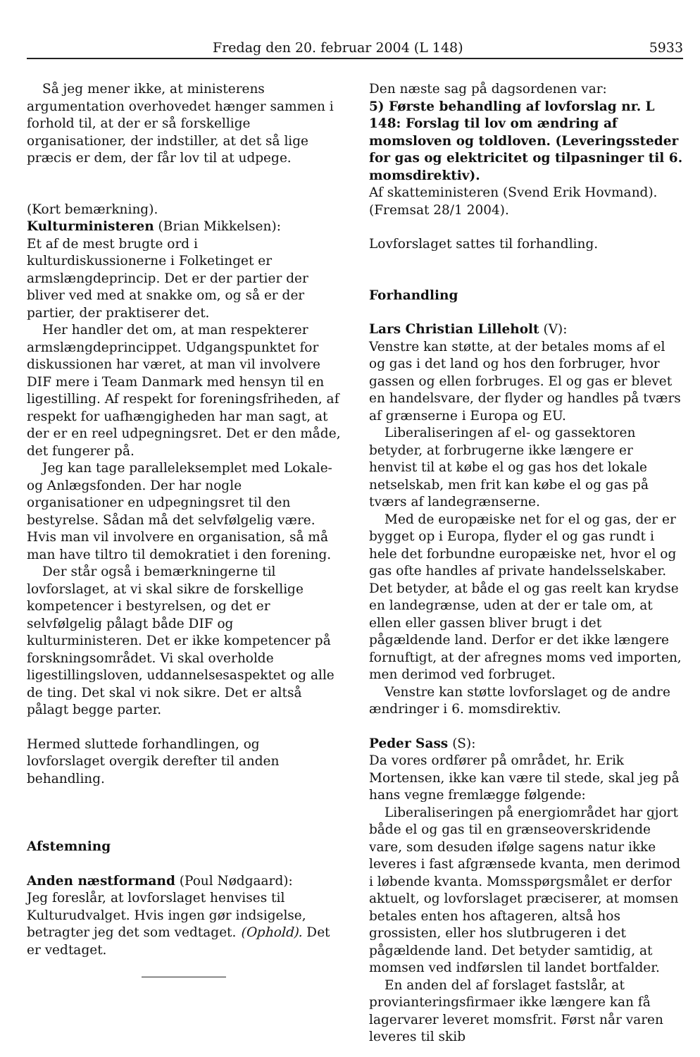Fredag den 20. februar 2004 (L 148) 5933
Så jeg mener ikke, at ministerens argumentation overhovedet hænger sammen i forhold til, at der er så forskellige organisationer, der indstiller, at det så lige præcis er dem, der får lov til at udpege.
(Kort bemærkning).
Kulturministeren (Brian Mikkelsen):
Et af de mest brugte ord i kulturdiskussionerne i Folketinget er armslængdeprincip. Det er der partier der bliver ved med at snakke om, og så er der partier, der praktiserer det.
Her handler det om, at man respekterer armslængdeprincippet. Udgangspunktet for diskussionen har været, at man vil involvere DIF mere i Team Danmark med hensyn til en ligestilling. Af respekt for foreningsfriheden, af respekt for uafhængigheden har man sagt, at der er en reel udpegningsret. Det er den måde, det fungerer på.
Jeg kan tage paralleleksemplet med Lokale- og Anlægsfonden. Der har nogle organisationer en udpegningsret til den bestyrelse. Sådan må det selvfølgelig være. Hvis man vil involvere en organisation, så må man have tiltro til demokratiet i den forening.
Der står også i bemærkningerne til lovforslaget, at vi skal sikre de forskellige kompetencer i bestyrelsen, og det er selvfølgelig pålagt både DIF og kulturministeren. Det er ikke kompetencer på forskningsområdet. Vi skal overholde ligestillingsloven, uddannelsesaspektet og alle de ting. Det skal vi nok sikre. Det er altså pålagt begge parter.
Hermed sluttede forhandlingen, og lovforslaget overgik derefter til anden behandling.
Afstemning
Anden næstformand (Poul Nødgaard):
Jeg foreslår, at lovforslaget henvises til Kulturudvalget. Hvis ingen gør indsigelse, betragter jeg det som vedtaget. (Ophold). Det er vedtaget.
Den næste sag på dagsordenen var:
5) Første behandling af lovforslag nr. L 148: Forslag til lov om ændring af momsloven og toldloven. (Leveringssteder for gas og elektricitet og tilpasninger til 6. momsdirektiv).
Af skatteministeren (Svend Erik Hovmand).
(Fremsat 28/1 2004).
Lovforslaget sattes til forhandling.
Forhandling
Lars Christian Lilleholt (V):
Venstre kan støtte, at der betales moms af el og gas i det land og hos den forbruger, hvor gassen og ellen forbruges. El og gas er blevet en handelsvare, der flyder og handles på tværs af grænserne i Europa og EU.
Liberaliseringen af el- og gassektoren betyder, at forbrugerne ikke længere er henvist til at købe el og gas hos det lokale netselskab, men frit kan købe el og gas på tværs af landegrænserne.
Med de europæiske net for el og gas, der er bygget op i Europa, flyder el og gas rundt i hele det forbundne europæiske net, hvor el og gas ofte handles af private handelsselskaber. Det betyder, at både el og gas reelt kan krydse en landegrænse, uden at der er tale om, at ellen eller gassen bliver brugt i det pågældende land. Derfor er det ikke længere fornuftigt, at der afregnes moms ved importen, men derimod ved forbruget.
Venstre kan støtte lovforslaget og de andre ændringer i 6. momsdirektiv.
Peder Sass (S):
Da vores ordfører på området, hr. Erik Mortensen, ikke kan være til stede, skal jeg på hans vegne fremlægge følgende:
Liberaliseringen på energiområdet har gjort både el og gas til en grænseoverskridende vare, som desuden ifølge sagens natur ikke leveres i fast afgrænsede kvanta, men derimod i løbende kvanta. Momsspørgsmålet er derfor aktuelt, og lovforslaget præciserer, at momsen betales enten hos aftageren, altså hos grossisten, eller hos slutbrugeren i det pågældende land. Det betyder samtidig, at momsen ved indførslen til landet bortfalder.
En anden del af forslaget fastslår, at provianteringsfirmaer ikke længere kan få lagervarer leveret momsfrit. Først når varen leveres til skib